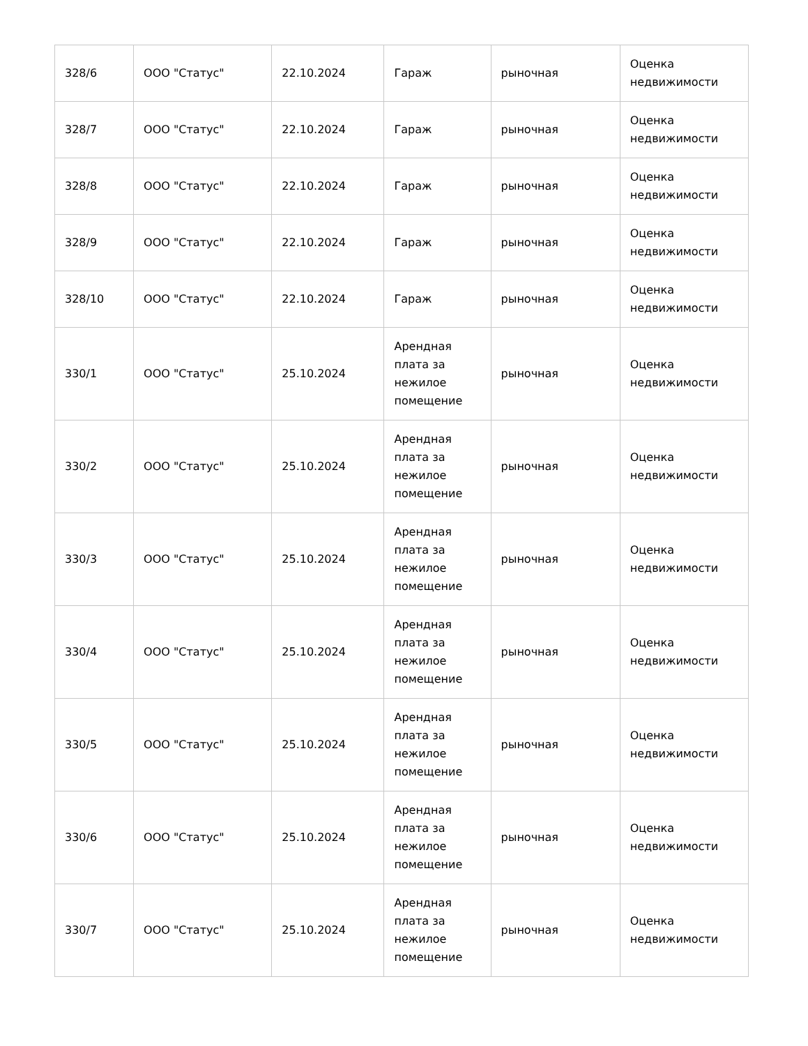| 328/6 | ООО "Статус" | 22.10.2024 | Гараж | рыночная | Оценка недвижимости |
| 328/7 | ООО "Статус" | 22.10.2024 | Гараж | рыночная | Оценка недвижимости |
| 328/8 | ООО "Статус" | 22.10.2024 | Гараж | рыночная | Оценка недвижимости |
| 328/9 | ООО "Статус" | 22.10.2024 | Гараж | рыночная | Оценка недвижимости |
| 328/10 | ООО "Статус" | 22.10.2024 | Гараж | рыночная | Оценка недвижимости |
| 330/1 | ООО "Статус" | 25.10.2024 | Арендная плата за нежилое помещение | рыночная | Оценка недвижимости |
| 330/2 | ООО "Статус" | 25.10.2024 | Арендная плата за нежилое помещение | рыночная | Оценка недвижимости |
| 330/3 | ООО "Статус" | 25.10.2024 | Арендная плата за нежилое помещение | рыночная | Оценка недвижимости |
| 330/4 | ООО "Статус" | 25.10.2024 | Арендная плата за нежилое помещение | рыночная | Оценка недвижимости |
| 330/5 | ООО "Статус" | 25.10.2024 | Арендная плата за нежилое помещение | рыночная | Оценка недвижимости |
| 330/6 | ООО "Статус" | 25.10.2024 | Арендная плата за нежилое помещение | рыночная | Оценка недвижимости |
| 330/7 | ООО "Статус" | 25.10.2024 | Арендная плата за нежилое помещение | рыночная | Оценка недвижимости |